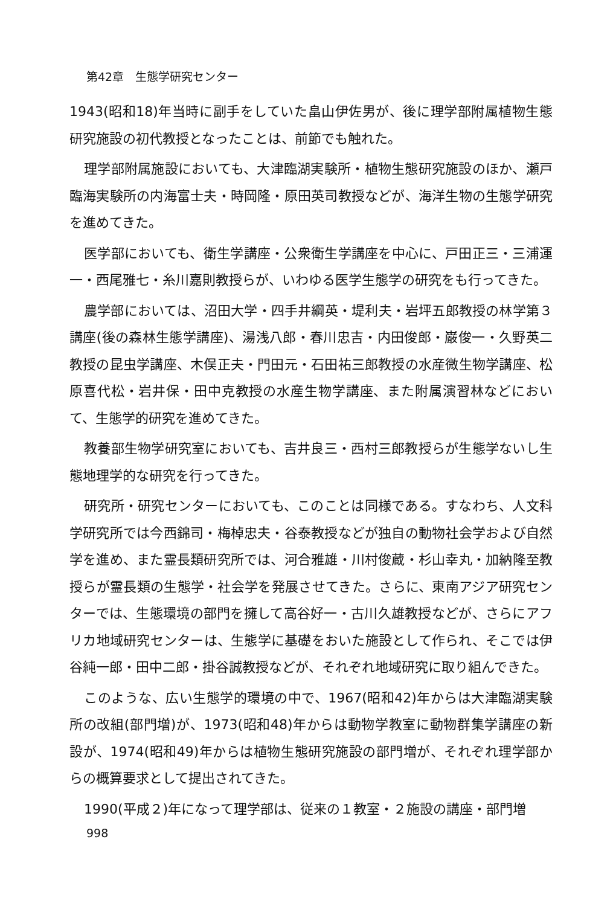第42章　生態学研究センター
1943(昭和18)年当時に副手をしていた畠山伊佐男が、後に理学部附属植物生態研究施設の初代教授となったことは、前節でも触れた。
理学部附属施設においても、大津臨湖実験所・植物生態研究施設のほか、瀬戸臨海実験所の内海富士夫・時岡隆・原田英司教授などが、海洋生物の生態学研究を進めてきた。
医学部においても、衛生学講座・公衆衛生学講座を中心に、戸田正三・三浦運一・西尾雅七・糸川嘉則教授らが、いわゆる医学生態学の研究をも行ってきた。
農学部においては、沼田大学・四手井綱英・堤利夫・岩坪五郎教授の林学第３講座(後の森林生態学講座)、湯浅八郎・春川忠吉・内田俊郎・巌俊一・久野英二教授の昆虫学講座、木俣正夫・門田元・石田祐三郎教授の水産微生物学講座、松原喜代松・岩井保・田中克教授の水産生物学講座、また附属演習林などにおいて、生態学的研究を進めてきた。
教養部生物学研究室においても、吉井良三・西村三郎教授らが生態学ないし生態地理学的な研究を行ってきた。
研究所・研究センターにおいても、このことは同様である。すなわち、人文科学研究所では今西錦司・梅棹忠夫・谷泰教授などが独自の動物社会学および自然学を進め、また霊長類研究所では、河合雅雄・川村俊蔵・杉山幸丸・加納隆至教授らが霊長類の生態学・社会学を発展させてきた。さらに、東南アジア研究センターでは、生態環境の部門を擁して高谷好一・古川久雄教授などが、さらにアフリカ地域研究センターは、生態学に基礎をおいた施設として作られ、そこでは伊谷純一郎・田中二郎・掛谷誠教授などが、それぞれ地域研究に取り組んできた。
このような、広い生態学的環境の中で、1967(昭和42)年からは大津臨湖実験所の改組(部門増)が、1973(昭和48)年からは動物学教室に動物群集学講座の新設が、1974(昭和49)年からは植物生態研究施設の部門増が、それぞれ理学部からの概算要求として提出されてきた。
1990(平成２)年になって理学部は、従来の１教室・２施設の講座・部門増
998